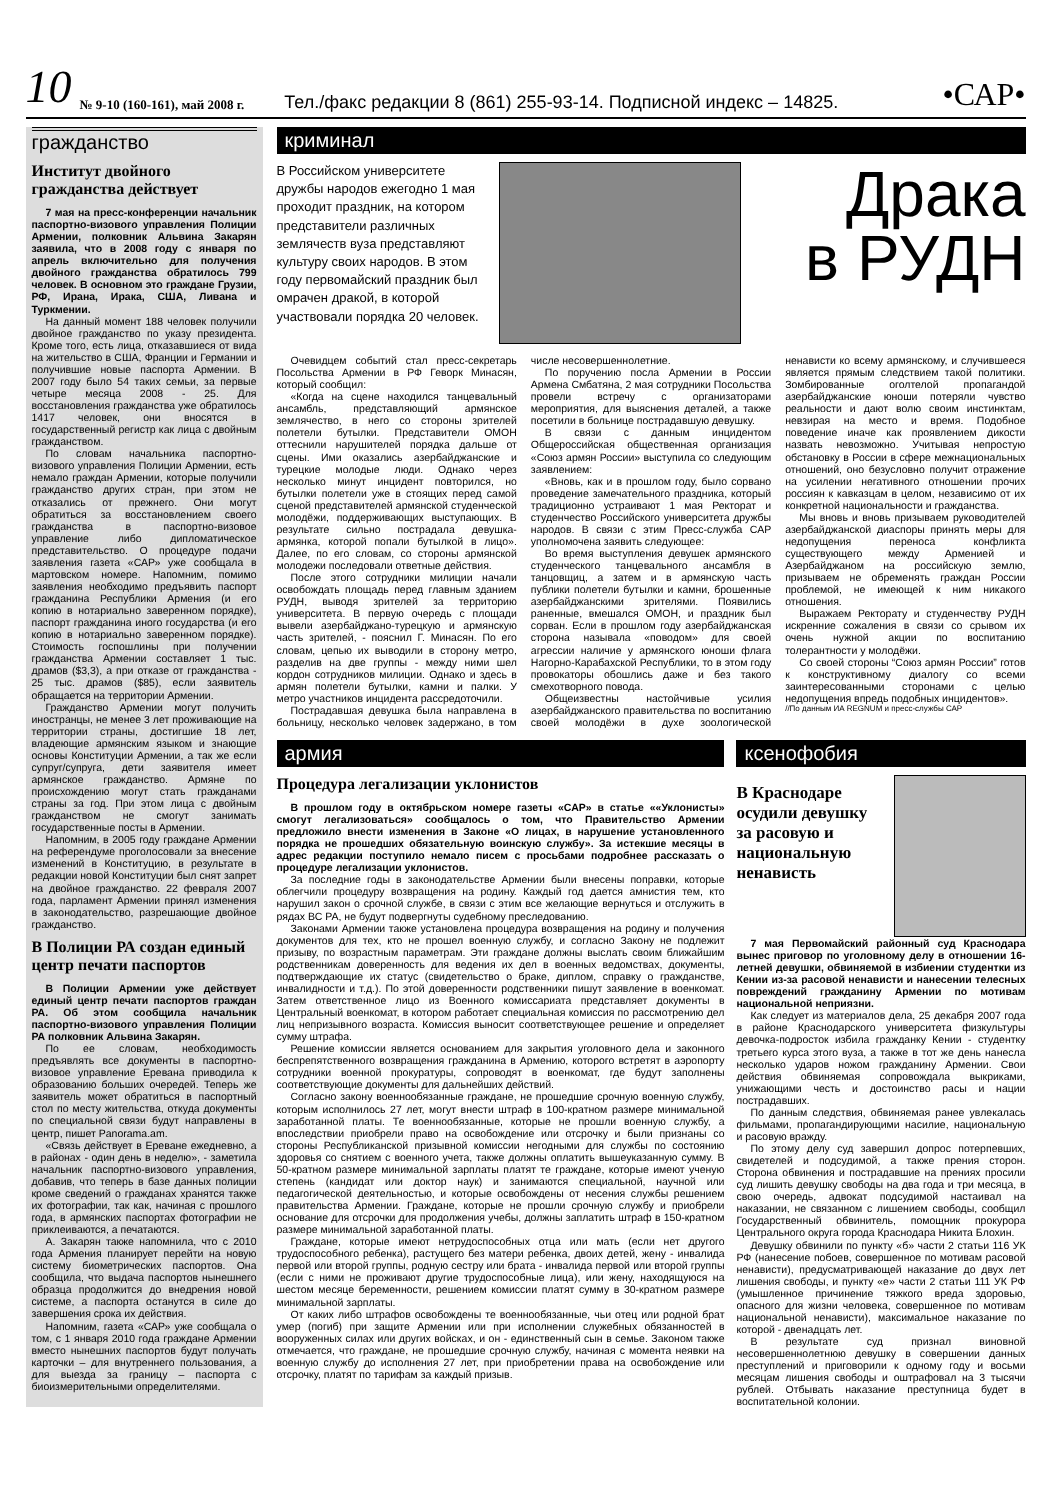10 № 9-10 (160-161), май 2008 г. Тел./факс редакции 8 (861) 255-93-14. Подписной индекс – 14825. •САР•
гражданство
Институт двойного гражданства действует
7 мая на пресс-конференции начальник паспортно-визового управления Полиции Армении, полковник Альвина Закарян заявила, что в 2008 году с января по апрель включительно для получения двойного гражданства обратилось 799 человек. В основном это граждане Грузии, РФ, Ирана, Ирака, США, Ливана и Туркмении.
На данный момент 188 человек получили двойное гражданство по указу президента. Кроме того, есть лица, отказавшиеся от вида на жительство в США, Франции и Германии и получившие новые паспорта Армении. В 2007 году было 54 таких семьи, за первые четыре месяца 2008 - 25. Для восстановления гражданства уже обратилось 1417 человек, они вносятся в государственный регистр как лица с двойным гражданством.
По словам начальника паспортно-визового управления Полиции Армении, есть немало граждан Армении, которые получили гражданство других стран, при этом не отказались от прежнего. Они могут обратиться за восстановлением своего гражданства в паспортно-визовое управление либо дипломатическое представительство. О процедуре подачи заявления газета «САР» уже сообщала в мартовском номере. Напомним, помимо заявления необходимо предъявить паспорт гражданина Республики Армения (и его копию в нотариально заверенном порядке), паспорт гражданина иного государства (и его копию в нотариально заверенном порядке). Стоимость госпошлины при получении гражданства Армении составляет 1 тыс. драмов ($3,3), а при отказе от гражданства - 25 тыс. драмов ($85), если заявитель обращается на территории Армении.
Гражданство Армении могут получить иностранцы, не менее 3 лет проживающие на территории страны, достигшие 18 лет, владеющие армянским языком и знающие основы Конституции Армении, а так же если супруг/супруга, дети заявителя имеет армянское гражданство. Армяне по происхождению могут стать гражданами страны за год. При этом лица с двойным гражданством не смогут занимать государственные посты в Армении.
Напомним, в 2005 году граждане Армении на референдуме проголосовали за внесение изменений в Конституцию, в результате в редакции новой Конституции был снят запрет на двойное гражданство. 22 февраля 2007 года, парламент Армении принял изменения в законодательство, разрешающие двойное гражданство.
В Полиции РА создан единый центр печати паспортов
В Полиции Армении уже действует единый центр печати паспортов граждан РА. Об этом сообщила начальник паспортно-визового управления Полиции РА полковник Альвина Закарян.
По ее словам, необходимость предъявлять все документы в паспортно-визовое управление Еревана приводила к образованию больших очередей. Теперь же заявитель может обратиться в паспортный стол по месту жительства, откуда документы по специальной связи будут направлены в центр, пишет Panorama.am.
«Связь действует в Ереване ежедневно, а в районах - один день в неделю», - заметила начальник паспортно-визового управления, добавив, что теперь в базе данных полиции кроме сведений о гражданах хранятся также их фотографии, так как, начиная с прошлого года, в армянских паспортах фотографии не приклеиваются, а печатаются.
А. Закарян также напомнила, что с 2010 года Армения планирует перейти на новую систему биометрических паспортов. Она сообщила, что выдача паспортов нынешнего образца продолжится до внедрения новой системе, а паспорта останутся в силе до завершения срока их действия.
Напомним, газета «САР» уже сообщала о том, с 1 января 2010 года граждане Армении вместо нынешних паспортов будут получать карточки – для внутреннего пользования, а для выезда за границу – паспорта с биоизмерительными определителями.
криминал
В Российском университете дружбы народов ежегодно 1 мая проходит праздник, на котором представители различных землячеств вуза представляют культуру своих народов. В этом году первомайский праздник был омрачен дракой, в которой участвовали порядка 20 человек.
Драка
в РУДН
Очевидцем событий стал пресс-секретарь Посольства Армении в РФ Геворк Минасян, который сообщил:
«Когда на сцене находился танцевальный ансамбль, представляющий армянское землячество, в него со стороны зрителей полетели бутылки. Представители ОМОН оттеснили нарушителей порядка дальше от сцены. Ими оказались азербайджанские и турецкие молодые люди. Однако через несколько минут инцидент повторился, но бутылки полетели уже в стоящих перед самой сценой представителей армянской студенческой молодёжи, поддерживающих выступающих. В результате сильно пострадала девушка-армянка, которой попали бутылкой в лицо». Далее, по его словам, со стороны армянской молодежи последовали ответные действия.
После этого сотрудники милиции начали освобождать площадь перед главным зданием РУДН, выводя зрителей за территорию университета. В первую очередь с площади вывели азербайджано-турецкую и армянскую часть зрителей, - пояснил Г. Минасян. По его словам, цепью их выводили в сторону метро, разделив на две группы - между ними шел кордон сотрудников милиции. Однако и здесь в армян полетели бутылки, камни и палки. У метро участников инцидента рассредоточили.
Пострадавшая девушка была направлена в больницу, несколько человек задержано, в том числе несовершеннолетние.
По поручению посла Армении в России Армена Смбатяна, 2 мая сотрудники Посольства провели встречу с организаторами мероприятия, для выяснения деталей, а также посетили в больнице пострадавшую девушку.
В связи с данным инцидентом Общероссийская общественная организация «Союз армян России» выступила со следующим заявлением:
«Вновь, как и в прошлом году, было сорвано проведение замечательного праздника, который традиционно устраивают 1 мая Ректорат и студенчество Российского университета дружбы народов. В связи с этим Пресс-служба САР уполномочена заявить следующее:
Во время выступления девушек армянского студенческого танцевального ансамбля в танцовщиц, а затем и в армянскую часть публики полетели бутылки и камни, брошенные азербайджанскими зрителями. Появились раненные, вмешался ОМОН, и праздник был сорван. Если в прошлом году азербайджанская сторона называла «поводом» для своей агрессии наличие у армянского юноши флага Нагорно-Карабахской Республики, то в этом году провокаторы обошлись даже и без такого смехотворного повода.
Общеизвестны настойчивые усилия азербайджанского правительства по воспитанию своей молодёжи в духе зоологической ненависти ко всему армянскому, и случившееся является прямым следствием такой политики. Зомбированные оголтелой пропагандой азербайджанские юноши потеряли чувство реальности и дают волю своим инстинктам, невзирая на место и время. Подобное поведение иначе как проявлением дикости назвать невозможно. Учитывая непростую обстановку в России в сфере межнациональных отношений, оно безусловно получит отражение на усилении негативного отношении прочих россиян к кавказцам в целом, независимо от их конкретной национальности и гражданства.
Мы вновь и вновь призываем руководителей азербайджанской диаспоры принять меры для недопущения переноса конфликта существующего между Арменией и Азербайджаном на российскую землю, призываем не обременять граждан России проблемой, не имеющей к ним никакого отношения.
Выражаем Ректорату и студенчеству РУДН искренние сожаления в связи со срывом их очень нужной акции по воспитанию толерантности у молодёжи.
Со своей стороны “Союз армян России” готов к конструктивному диалогу со всеми заинтересованными сторонами с целью недопущения впредь подобных инцидентов».
//По данным ИА REGNUM и пресс-службы САР
армия
Процедура легализации уклонистов
В прошлом году в октябрьском номере газеты «САР» в статье ««Уклонисты» смогут легализоваться» сообщалось о том, что Правительство Армении предложило внести изменения в Законе «О лицах, в нарушение установленного порядка не прошедших обязательную воинскую службу». За истекшие месяцы в адрес редакции поступило немало писем с просьбами подробнее рассказать о процедуре легализации уклонистов.
За последние годы в законодательстве Армении были внесены поправки, которые облегчили процедуру возвращения на родину. Каждый год дается амнистия тем, кто нарушил закон о срочной службе, в связи с этим все желающие вернуться и отслужить в рядах ВС РА, не будут подвергнуты судебному преследованию.
Законами Армении также установлена процедура возвращения на родину и получения документов для тех, кто не прошел военную службу, и согласно Закону не подлежит призыву, по возрастным параметрам. Эти граждане должны выслать своим ближайшим родственникам доверенность для ведения их дел в военных ведомствах, документы, подтверждающие их статус (свидетельство о браке, диплом, справку о гражданстве, инвалидности и т.д.). По этой доверенности родственники пишут заявление в военкомат. Затем ответственное лицо из Военного комиссариата представляет документы в Центральный военкомат, в котором работает специальная комиссия по рассмотрению дел лиц непризывного возраста. Комиссия выносит соответствующее решение и определяет сумму штрафа.
Решение комиссии является основанием для закрытия уголовного дела и законного беспрепятственного возвращения гражданина в Армению, которого встретят в аэропорту сотрудники военной прокуратуры, сопроводят в военкомат, где будут заполнены соответствующие документы для дальнейших действий.
Согласно закону военнообязанные граждане, не прошедшие срочную военную службу, которым исполнилось 27 лет, могут внести штраф в 100-кратном размере минимальной заработанной платы. Те военнообязанные, которые не прошли военную службу, а впоследствии приобрели право на освобождение или отсрочку и были признаны со стороны Республиканской призывной комиссии негодными для службы по состоянию здоровья со снятием с военного учета, также должны оплатить вышеуказанную сумму. В 50-кратном размере минимальной зарплаты платят те граждане, которые имеют ученую степень (кандидат или доктор наук) и занимаются специальной, научной или педагогической деятельностью, и которые освобождены от несения службы решением правительства Армении. Граждане, которые не прошли срочную службу и приобрели основание для отсрочки для продолжения учебы, должны заплатить штраф в 150-кратном размере минимальной заработанной платы.
Граждане, которые имеют нетрудоспособных отца или мать (если нет другого трудоспособного ребенка), растущего без матери ребенка, двоих детей, жену - инвалида первой или второй группы, родную сестру или брата - инвалида первой или второй группы (если с ними не проживают другие трудоспособные лица), или жену, находящуюся на шестом месяце беременности, решением комиссии платят сумму в 30-кратном размере минимальной зарплаты.
От каких либо штрафов освобождены те военнообязанные, чьи отец или родной брат умер (погиб) при защите Армении или при исполнении служебных обязанностей в вооруженных силах или других войсках, и он - единственный сын в семье. Законом также отмечается, что граждане, не прошедшие срочную службу, начиная с момента неявки на военную службу до исполнения 27 лет, при приобретении права на освобождение или отсрочку, платят по тарифам за каждый призыв.
ксенофобия
В Краснодаре осудили девушку за расовую и национальную ненависть
7 мая Первомайский районный суд Краснодара вынес приговор по уголовному делу в отношении 16-летней девушки, обвиняемой в избиении студентки из Кении из-за расовой ненависти и нанесении телесных повреждений гражданину Армении по мотивам национальной неприязни.
Как следует из материалов дела, 25 декабря 2007 года в районе Краснодарского университета физкультуры девочка-подросток избила гражданку Кении - студентку третьего курса этого вуза, а также в тот же день нанесла несколько ударов ножом гражданину Армении. Свои действия обвиняемая сопровождала выкриками, унижающими честь и достоинство расы и нации пострадавших.
По данным следствия, обвиняемая ранее увлекалась фильмами, пропагандирующими насилие, национальную и расовую вражду.
По этому делу суд завершил допрос потерпевших, свидетелей и подсудимой, а также прения сторон. Сторона обвинения и пострадавшие на прениях просили суд лишить девушку свободы на два года и три месяца, в свою очередь, адвокат подсудимой настаивал на наказании, не связанном с лишением свободы, сообщил Государственный обвинитель, помощник прокурора Центрального округа города Краснодара Никита Блохин.
Девушку обвинили по пункту «б» части 2 статьи 116 УК РФ (нанесение побоев, совершенное по мотивам расовой ненависти), предусматривающей наказание до двух лет лишения свободы, и пункту «е» части 2 статьи 111 УК РФ (умышленное причинение тяжкого вреда здоровью, опасного для жизни человека, совершенное по мотивам национальной ненависти), максимальное наказание по которой - двенадцать лет.
В результате суд признал виновной несовершеннолетнюю девушку в совершении данных преступлений и приговорили к одному году и восьми месяцам лишения свободы и оштрафовал на 3 тысячи рублей. Отбывать наказание преступница будет в воспитательной колонии.